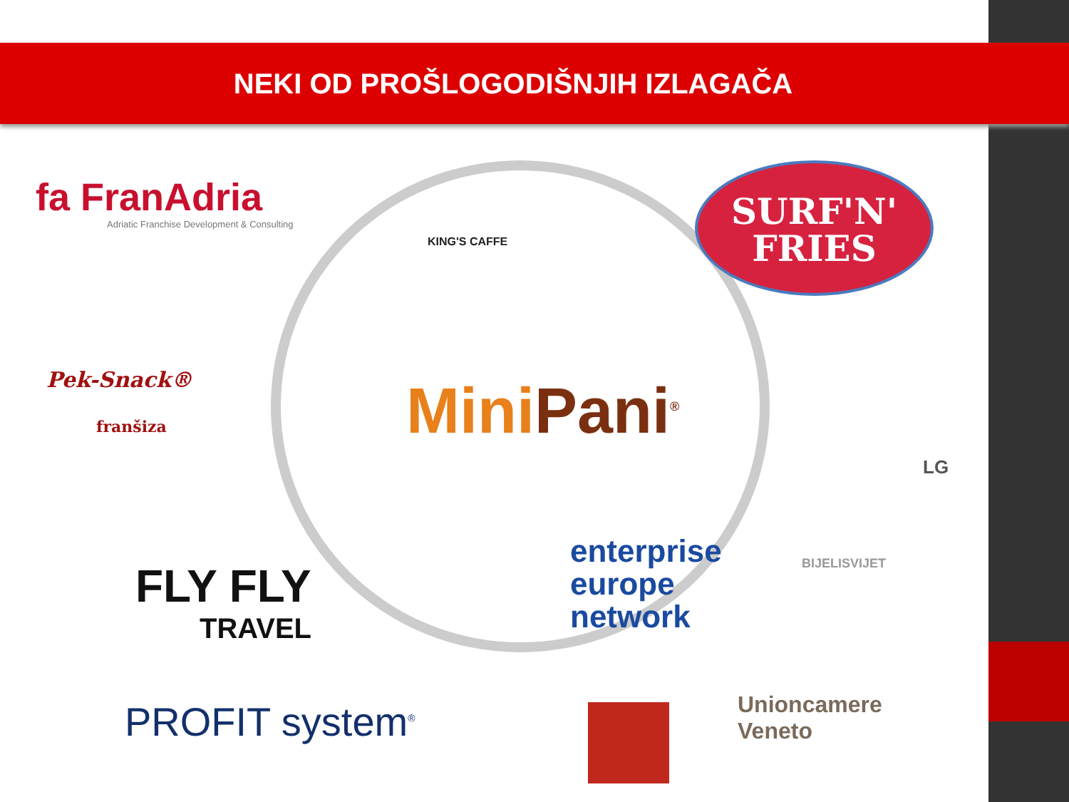NEKI OD PROŠLOGODIŠNJIH IZLAGAČA
fa FranAdria
Adriatic Franchise Development & Consulting
KING'S CAFFE
SURF'N'
FRIES
Pek-Snack®
franšiza
MiniPani<sup>®</sup>
BIJELISVIJET
LG
FLY FLY
TRAVEL
enterprise
europe
network
PROFIT system<sup>®</sup>
Unioncamere
Veneto